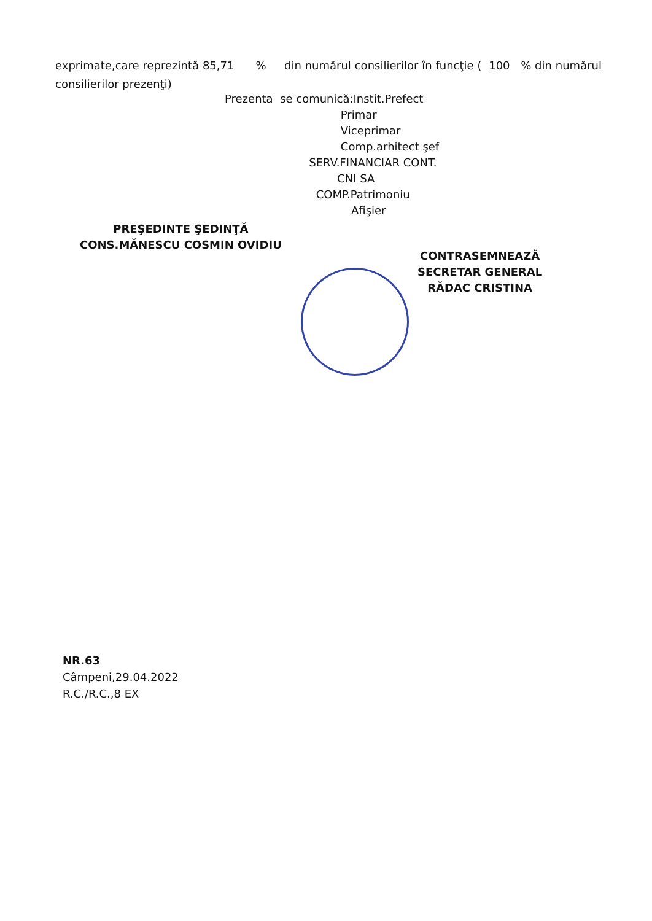exprimate,care reprezintă 85,71 % din numărul consilierilor în funcţie ( 100 % din numărul consilierilor prezenţi)
Prezenta se comunică:Instit.Prefect
Primar
Viceprimar
Comp.arhitect şef
SERV.FINANCIAR CONT.
CNI SA
COMP.Patrimoniu
Afişier
PREŞEDINTE ŞEDINŢĂ
CONS.MĂNESCU COSMIN OVIDIU
CONTRASEMNEAZĂ
SECRETAR GENERAL
RĂDAC CRISTINA
NR.63
Câmpeni,29.04.2022
R.C./R.C.,8 EX